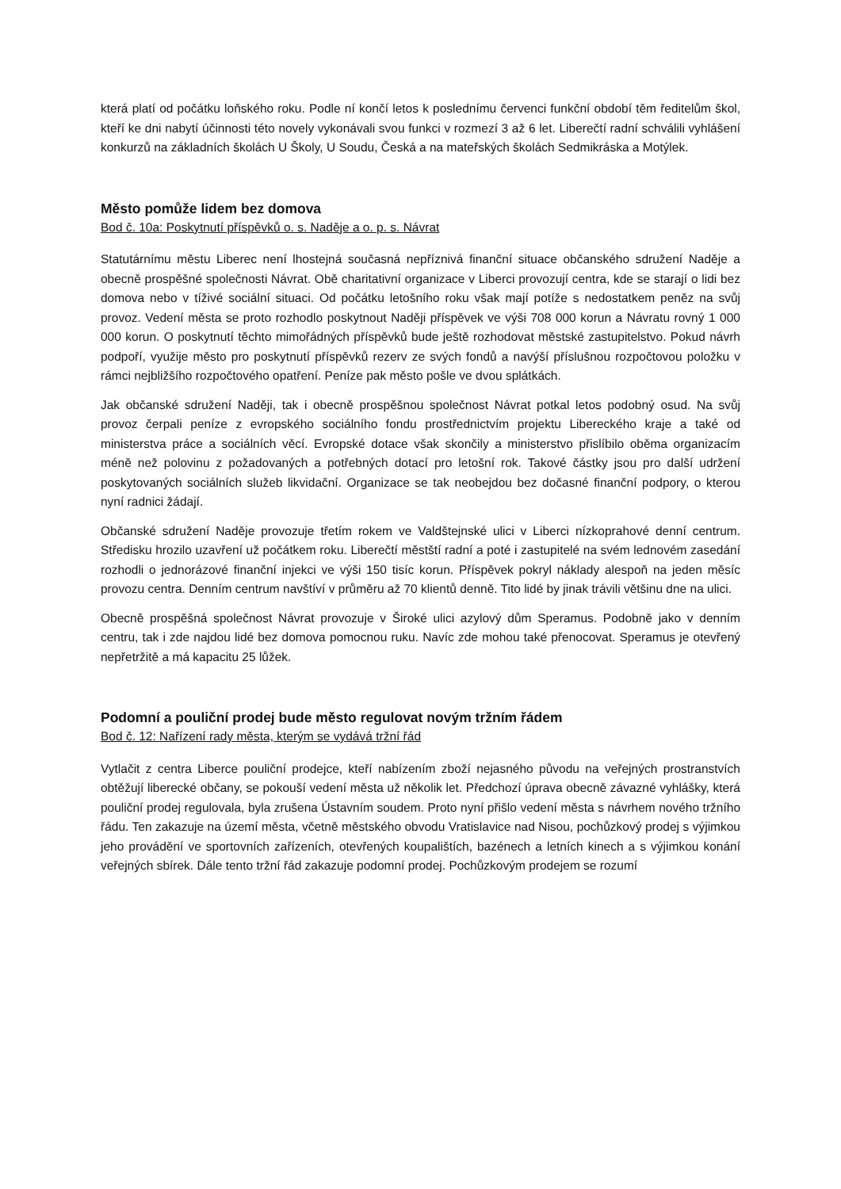která platí od počátku loňského roku. Podle ní končí letos k poslednímu červenci funkční období těm ředitelům škol, kteří ke dni nabytí účinnosti této novely vykonávali svou funkci v rozmezí 3 až 6 let. Liberečtí radní schválili vyhlášení konkurzů na základních školách U Školy, U Soudu, Česká a na mateřských školách Sedmikráska a Motýlek.
Město pomůže lidem bez domova
Bod č. 10a: Poskytnutí příspěvků o. s. Naděje a o. p. s. Návrat
Statutárnímu městu Liberec není lhostejná současná nepříznivá finanční situace občanského sdružení Naděje a obecně prospěšné společnosti Návrat. Obě charitativní organizace v Liberci provozují centra, kde se starají o lidi bez domova nebo v tíživé sociální situaci. Od počátku letošního roku však mají potíže s nedostatkem peněz na svůj provoz. Vedení města se proto rozhodlo poskytnout Naději příspěvek ve výši 708 000 korun a Návratu rovný 1 000 000 korun. O poskytnutí těchto mimořádných příspěvků bude ještě rozhodovat městské zastupitelstvo. Pokud návrh podpoří, využije město pro poskytnutí příspěvků rezerv ze svých fondů a navýší příslušnou rozpočtovou položku v rámci nejbližšího rozpočtového opatření. Peníze pak město pošle ve dvou splátkách.
Jak občanské sdružení Naději, tak i obecně prospěšnou společnost Návrat potkal letos podobný osud. Na svůj provoz čerpali peníze z evropského sociálního fondu prostřednictvím projektu Libereckého kraje a také od ministerstva práce a sociálních věcí. Evropské dotace však skončily a ministerstvo přislíbilo oběma organizacím méně než polovinu z požadovaných a potřebných dotací pro letošní rok. Takové částky jsou pro další udržení poskytovaných sociálních služeb likvidační. Organizace se tak neobejdou bez dočasné finanční podpory, o kterou nyní radnici žádají.
Občanské sdružení Naděje provozuje třetím rokem ve Valdštejnské ulici v Liberci nízkoprahové denní centrum. Středisku hrozilo uzavření už počátkem roku. Liberečtí městští radní a poté i zastupitelé na svém lednovém zasedání rozhodli o jednorázové finanční injekci ve výši 150 tisíc korun. Příspěvek pokryl náklady alespoň na jeden měsíc provozu centra. Denním centrum navštíví v průměru až 70 klientů denně. Tito lidé by jinak trávili většinu dne na ulici.
Obecně prospěšná společnost Návrat provozuje v Široké ulici azylový dům Speramus. Podobně jako v denním centru, tak i zde najdou lidé bez domova pomocnou ruku. Navíc zde mohou také přenocovat. Speramus je otevřený nepřetržitě a má kapacitu 25 lůžek.
Podomní a pouliční prodej bude město regulovat novým tržním řádem
Bod č. 12: Nařízení rady města, kterým se vydává tržní řád
Vytlačit z centra Liberce pouliční prodejce, kteří nabízením zboží nejasného původu na veřejných prostranstvích obtěžují liberecké občany, se pokouší vedení města už několik let. Předchozí úprava obecně závazné vyhlášky, která pouliční prodej regulovala, byla zrušena Ústavním soudem. Proto nyní přišlo vedení města s návrhem nového tržního řádu. Ten zakazuje na území města, včetně městského obvodu Vratislavice nad Nisou, pochůzkový prodej s výjimkou jeho provádění ve sportovních zařízeních, otevřených koupalištích, bazénech a letních kinech a s výjimkou konání veřejných sbírek. Dále tento tržní řád zakazuje podomní prodej. Pochůzkovým prodejem se rozumí